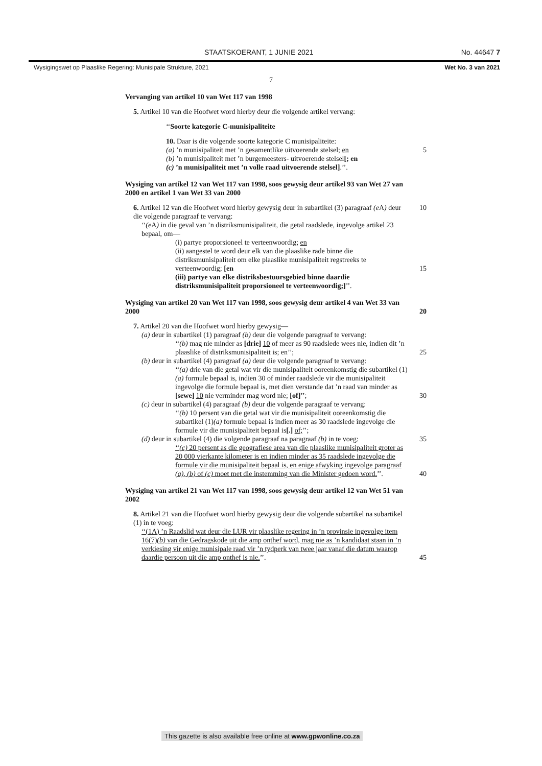STAATSKOERANT, 1 JUNIE 2021 No. 44647 7
Wysigingswet op Plaaslike Regering: Munisipale Strukture, 2021 Wet No. 3 van 2021
7
Vervanging van artikel 10 van Wet 117 van 1998
5. Artikel 10 van die Hoofwet word hierby deur die volgende artikel vervang:
‘‘Soorte kategorie C-munisipaliteite
10. Daar is die volgende soorte kategorie C munisipaliteite:
(a) ’n munisipaliteit met ’n gesamentlike uitvoerende stelsel; en 5
(b) ’n munisipaliteit met ’n burgemeesters- uitvoerende stelsel[; en
(c) ’n munisipaliteit met ’n volle raad uitvoerende stelsel].’’.
Wysiging van artikel 12 van Wet 117 van 1998, soos gewysig deur artikel 93 van Wet 27 van 2000 en artikel 1 van Wet 33 van 2000
6. Artikel 12 van die Hoofwet word hierby gewysig deur in subartikel (3) paragraaf 10 (e A) deur die volgende paragraaf te vervang:
‘‘(e A) in die geval van ’n distriksmunisipaliteit, die getal raadslede, ingevolge artikel 23 bepaal, om—
(i) partye proporsioneel te verteenwoordig; en
(ii) aangestel te word deur elk van die plaaslike rade binne die distriksmunisipaliteit om elke plaaslike munisipaliteit regstreeks te verteenwoordig; [en 15
(iii) partye van elke distriksbestuursgebied binne daardie distriksmunisipaliteit proporsioneel te verteenwoordig;]’’.
Wysiging van artikel 20 van Wet 117 van 1998, soos gewysig deur artikel 4 van Wet 33 van 2000 20
7. Artikel 20 van die Hoofwet word hierby gewysig—
(a) deur in subartikel (1) paragraaf (b) deur die volgende paragraaf te vervang:
‘‘(b) mag nie minder as [drie] 10 of meer as 90 raadslede wees nie, indien dit ’n plaaslike of distriksmunisipaliteit is; en’’; 25
(b) deur in subartikel (4) paragraaf (a) deur die volgende paragraaf te vervang:
‘‘(a) drie van die getal wat vir die munisipaliteit ooreenkomstig die subartikel (1)(a) formule bepaal is, indien 30 of minder raadslede vir die munisipaliteit ingevolge die formule bepaal is, met dien verstande dat ’n raad van minder as [sewe] 10 nie verminder mag word nie; [of]’’; 30
(c) deur in subartikel (4) paragraaf (b) deur die volgende paragraaf te vervang:
‘‘(b) 10 persent van die getal wat vir die munisipaliteit ooreenkomstig die subartikel (1)(a) formule bepaal is indien meer as 30 raadslede ingevolge die formule vir die munisipaliteit bepaal is[.] of;’’;
(d) deur in subartikel (4) die volgende paragraaf na paragraaf (b) in te voeg: 35
‘‘(c) 20 persent as die geografiese area van die plaaslike munisipaliteit groter as 20 000 vierkante kilometer is en indien minder as 35 raadslede ingevolge die formule vir die munisipaliteit bepaal is, en enige afwyking ingevolge paragraaf (a), (b) of (c) moet met die instemming van die Minister gedoen word.’’. 40
Wysiging van artikel 21 van Wet 117 van 1998, soos gewysig deur artikel 12 van Wet 51 van 2002
8. Artikel 21 van die Hoofwet word hierby gewysig deur die volgende subartikel na subartikel (1) in te voeg:
‘‘(1A) ’n Raadslid wat deur die LUR vir plaaslike regering in ’n provinsie ingevolge item 16(7)(b) van die Gedragskode uit die amp onthef word, mag nie as ’n kandidaat staan in ’n verkiesing vir enige munisipale raad vir ’n tydperk van twee jaar vanaf die datum waarop daardie persoon uit die amp onthef is nie.’’. 45
This gazette is also available free online at www.gpwonline.co.za